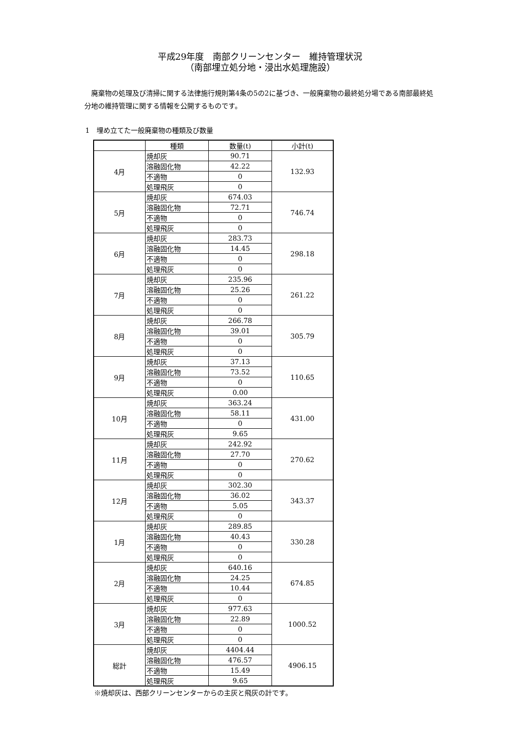平成29年度　南部クリーンセンター　維持管理状況
（南部埋立処分地・浸出水処理施設）
　廃棄物の処理及び清掃に関する法律施行規則第4条の5の2に基づき、一般廃棄物の最終処分場である南部最終処分地の維持管理に関する情報を公開するものです。
1　埋め立てた一般廃棄物の種類及び数量
| | 種類 | 数量(t) | 小計(t) |
| --- | --- | --- | --- |
| 4月 | 焼却灰 | 90.71 | 132.93 |
| | 溶融固化物 | 42.22 | |
| | 不適物 | 0 | |
| | 処理飛灰 | 0 | |
| 5月 | 焼却灰 | 674.03 | 746.74 |
| | 溶融固化物 | 72.71 | |
| | 不適物 | 0 | |
| | 処理飛灰 | 0 | |
| 6月 | 焼却灰 | 283.73 | 298.18 |
| | 溶融固化物 | 14.45 | |
| | 不適物 | 0 | |
| | 処理飛灰 | 0 | |
| 7月 | 焼却灰 | 235.96 | 261.22 |
| | 溶融固化物 | 25.26 | |
| | 不適物 | 0 | |
| | 処理飛灰 | 0 | |
| 8月 | 焼却灰 | 266.78 | 305.79 |
| | 溶融固化物 | 39.01 | |
| | 不適物 | 0 | |
| | 処理飛灰 | 0 | |
| 9月 | 焼却灰 | 37.13 | 110.65 |
| | 溶融固化物 | 73.52 | |
| | 不適物 | 0 | |
| | 処理飛灰 | 0.00 | |
| 10月 | 焼却灰 | 363.24 | 431.00 |
| | 溶融固化物 | 58.11 | |
| | 不適物 | 0 | |
| | 処理飛灰 | 9.65 | |
| 11月 | 焼却灰 | 242.92 | 270.62 |
| | 溶融固化物 | 27.70 | |
| | 不適物 | 0 | |
| | 処理飛灰 | 0 | |
| 12月 | 焼却灰 | 302.30 | 343.37 |
| | 溶融固化物 | 36.02 | |
| | 不適物 | 5.05 | |
| | 処理飛灰 | 0 | |
| 1月 | 焼却灰 | 289.85 | 330.28 |
| | 溶融固化物 | 40.43 | |
| | 不適物 | 0 | |
| | 処理飛灰 | 0 | |
| 2月 | 焼却灰 | 640.16 | 674.85 |
| | 溶融固化物 | 24.25 | |
| | 不適物 | 10.44 | |
| | 処理飛灰 | 0 | |
| 3月 | 焼却灰 | 977.63 | 1000.52 |
| | 溶融固化物 | 22.89 | |
| | 不適物 | 0 | |
| | 処理飛灰 | 0 | |
| 総計 | 焼却灰 | 4404.44 | 4906.15 |
| | 溶融固化物 | 476.57 | |
| | 不適物 | 15.49 | |
| | 処理飛灰 | 9.65 | |
※焼却灰は、西部クリーンセンターからの主灰と飛灰の計です。